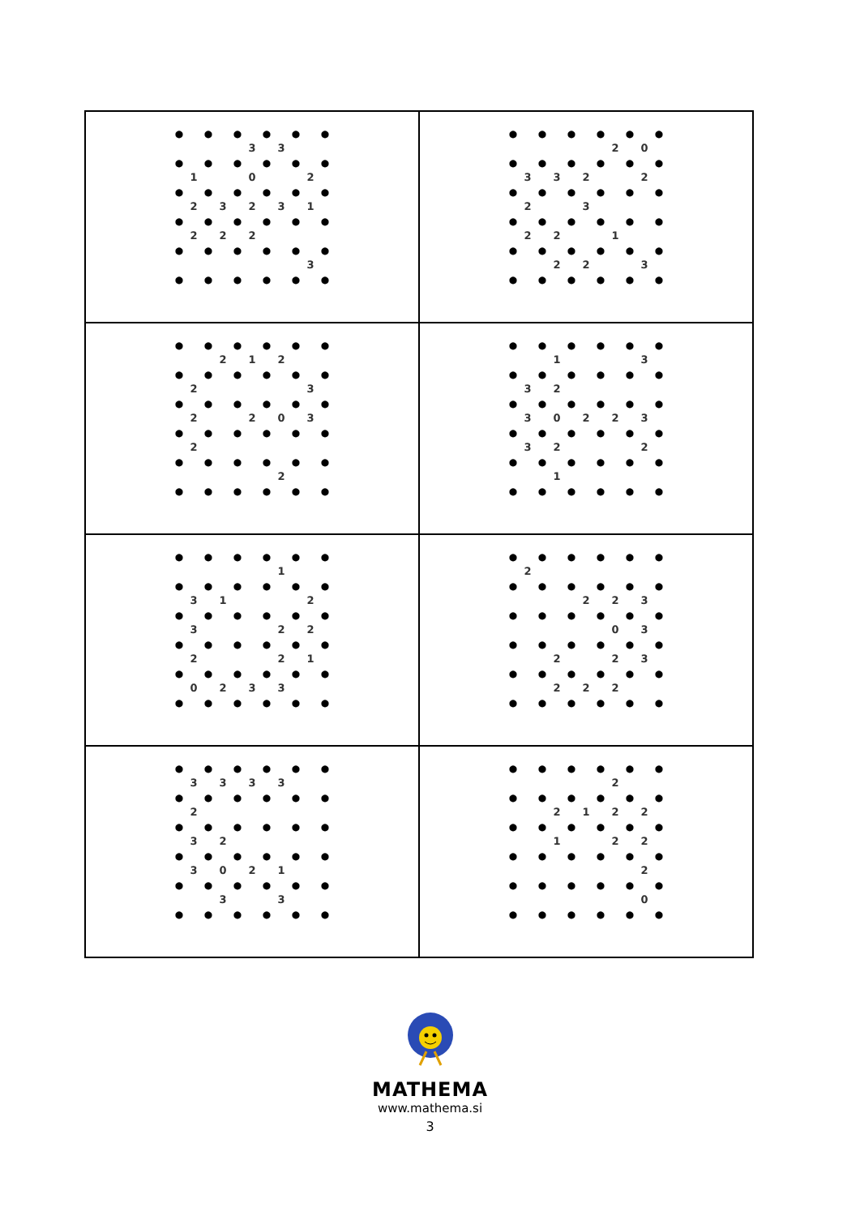| / ● / / ● / / ● / / ● / / ● / / ● / / / / / / / 3 / / 3 / / / / / ● / / ● / / ● / / ● / / ● / / ● / / / 1 / / / / 0 / / / / 2 / / / ● / / ● / / ● / / ● / / ● / / ● / / / 2 / / 3 / / 2 / / 3 / / 1 / / / ● / / ● / / ● / / ● / / ● / / ● / / / 2 / / 2 / / 2 / / / / / / / ● / / ● / / ● / / ● / / ● / / ● / / / / / / / / / / / 3 / / / ● / / ● / / ● / / ● / / ● / / ● / | / ● / / ● / / ● / / ● / / ● / / ● / / / / / / / / / 2 / / 0 / / / ● / / ● / / ● / / ● / / ● / / ● / / / 3 / / 3 / / 2 / / / / 2 / / / ● / / ● / / ● / / ● / / ● / / ● / / / 2 / / / / 3 / / / / / / / ● / / ● / / ● / / ● / / ● / / ● / / / 2 / / 2 / / / / 1 / / / / / ● / / ● / / ● / / ● / / ● / / ● / / / / / 2 / / 2 / / / / 3 / / / ● / / ● / / ● / / ● / / ● / / ● / |
| / ● / / ● / / ● / / ● / / ● / / ● / / / / / 2 / / 1 / / 2 / / / / / ● / / ● / / ● / / ● / / ● / / ● / / / 2 / / / / / / / / 3 / / / ● / / ● / / ● / / ● / / ● / / ● / / / 2 / / / / 2 / / 0 / / 3 / / / ● / / ● / / ● / / ● / / ● / / ● / / / 2 / / / / / / / / / / / ● / / ● / / ● / / ● / / ● / / ● / / / / / / / / / 2 / / / / / ● / / ● / / ● / / ● / / ● / / ● / | / ● / / ● / / ● / / ● / / ● / / ● / / / / / 1 / / / / / / 3 / / / ● / / ● / / ● / / ● / / ● / / ● / / / 3 / / 2 / / / / / / / / / ● / / ● / / ● / / ● / / ● / / ● / / / 3 / / 0 / / 2 / / 2 / / 3 / / / ● / / ● / / ● / / ● / / ● / / ● / / / 3 / / 2 / / / / / / 2 / / / ● / / ● / / ● / / ● / / ● / / ● / / / / / 1 / / / / / / / / / ● / / ● / / ● / / ● / / ● / / ● / |
| / ● / / ● / / ● / / ● / / ● / / ● / / / / / / / / / 1 / / / / / ● / / ● / / ● / / ● / / ● / / ● / / / 3 / / 1 / / / / / / 2 / / / ● / / ● / / ● / / ● / / ● / / ● / / / 3 / / / / / / 2 / / 2 / / / ● / / ● / / ● / / ● / / ● / / ● / / / 2 / / / / / / 2 / / 1 / / / ● / / ● / / ● / / ● / / ● / / ● / / / 0 / / 2 / / 3 / / 3 / / / / / ● / / ● / / ● / / ● / / ● / / ● / | / ● / / ● / / ● / / ● / / ● / / ● / / / 2 / / / / / / / / / / / ● / / ● / / ● / / ● / / ● / / ● / / / / / / / 2 / / 2 / / 3 / / / ● / / ● / / ● / / ● / / ● / / ● / / / / / / / / / 0 / / 3 / / / ● / / ● / / ● / / ● / / ● / / ● / / / / / 2 / / / / 2 / / 3 / / / ● / / ● / / ● / / ● / / ● / / ● / / / / / 2 / / 2 / / 2 / / / / / ● / / ● / / ● / / ● / / ● / / ● / |
| / ● / / ● / / ● / / ● / / ● / / ● / / / 3 / / 3 / / 3 / / 3 / / / / / ● / / ● / / ● / / ● / / ● / / ● / / / 2 / / / / / / / / / / / ● / / ● / / ● / / ● / / ● / / ● / / / 3 / / 2 / / / / / / / / / ● / / ● / / ● / / ● / / ● / / ● / / / 3 / / 0 / / 2 / / 1 / / / / / ● / / ● / / ● / / ● / / ● / / ● / / / / / 3 / / / / 3 / / / / / ● / / ● / / ● / / ● / / ● / / ● / | / ● / / ● / / ● / / ● / / ● / / ● / / / / / / / / / 2 / / / / / ● / / ● / / ● / / ● / / ● / / ● / / / / / 2 / / 1 / / 2 / / 2 / / / ● / / ● / / ● / / ● / / ● / / ● / / / / / 1 / / / / 2 / / 2 / / / ● / / ● / / ● / / ● / / ● / / ● / / / / / / / / / / / 2 / / / ● / / ● / / ● / / ● / / ● / / ● / / / / / / / / / / / 0 / / / ● / / ● / / ● / / ● / / ● / / ● / |
MATHEMA
www.mathema.si
3